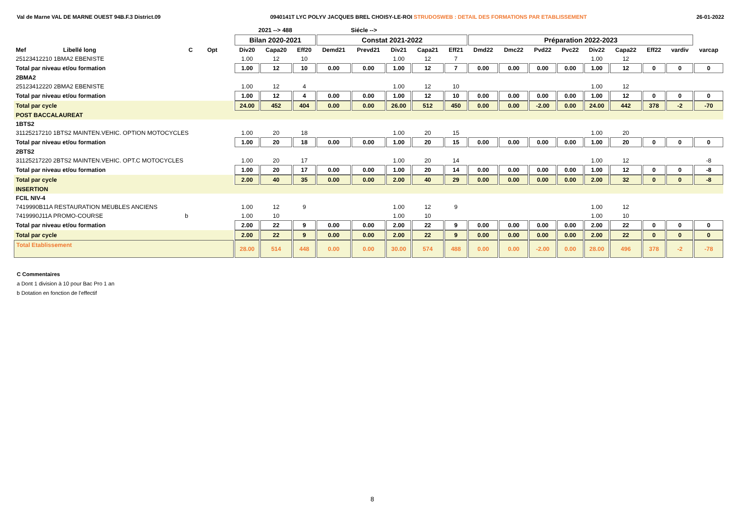Val de Marne VAL DE MARNE OUEST 94B.F.3 District.09 0940141T LYC POLYV JACQUES BREL CHOISY-LE-ROI STRUDOSWEB : DETAIL DES FORMATIONS PAR ETABLISSEMENT 26-01-2022
| | | | | | 2021 --> 488 | | | Siécle --> | | | | | | | | | | | | | |
| | | | | | Bilan 2020-2021 | | | Constat 2021-2022 | | | | | Préparation 2022-2023 | | | | | | | | |
| Mef | Libellé long | C | Opt | | Div20 | Capa20 | Eff20 | Demd21 | Prevd21 | Div21 | Capa21 | Eff21 | Dmd22 | Dmc22 | Pvd22 | Pvc22 | Div22 | Capa22 | Eff22 | vardiv | varcap |
| 25123412210 1BMA2 EBENISTE | | | | | 1.00 | 12 | 10 | | | 1.00 | 12 | 7 | | | | | 1.00 | 12 | | | |
| Total par niveau et/ou formation | | | | | 1.00 | 12 | 10 | 0.00 | 0.00 | 1.00 | 12 | 7 | 0.00 | 0.00 | 0.00 | 0.00 | 1.00 | 12 | 0 | 0 | 0 |
| 2BMA2 | | | | | | | | | | | | | | | | | | | | | |
| 25123412220 2BMA2 EBENISTE | | | | | 1.00 | 12 | 4 | | | 1.00 | 12 | 10 | | | | | 1.00 | 12 | | | |
| Total par niveau et/ou formation | | | | | 1.00 | 12 | 4 | 0.00 | 0.00 | 1.00 | 12 | 10 | 0.00 | 0.00 | 0.00 | 0.00 | 1.00 | 12 | 0 | 0 | 0 |
| Total par cycle | | | | | 24.00 | 452 | 404 | 0.00 | 0.00 | 26.00 | 512 | 450 | 0.00 | 0.00 | -2.00 | 0.00 | 24.00 | 442 | 378 | -2 | -70 |
| POST BACCALAUREAT | | | | | | | | | | | | | | | | | | | | | |
| 1BTS2 | | | | | | | | | | | | | | | | | | | | | |
| 31125217210 1BTS2 MAINTEN.VEHIC. OPTION MOTOCYCLES | | | | | 1.00 | 20 | 18 | | | 1.00 | 20 | 15 | | | | | 1.00 | 20 | | | |
| Total par niveau et/ou formation | | | | | 1.00 | 20 | 18 | 0.00 | 0.00 | 1.00 | 20 | 15 | 0.00 | 0.00 | 0.00 | 0.00 | 1.00 | 20 | 0 | 0 | 0 |
| 2BTS2 | | | | | | | | | | | | | | | | | | | | | |
| 31125217220 2BTS2 MAINTEN.VEHIC. OPT.C MOTOCYCLES | | | | | 1.00 | 20 | 17 | | | 1.00 | 20 | 14 | | | | | 1.00 | 12 | | | -8 |
| Total par niveau et/ou formation | | | | | 1.00 | 20 | 17 | 0.00 | 0.00 | 1.00 | 20 | 14 | 0.00 | 0.00 | 0.00 | 0.00 | 1.00 | 12 | 0 | 0 | -8 |
| Total par cycle | | | | | 2.00 | 40 | 35 | 0.00 | 0.00 | 2.00 | 40 | 29 | 0.00 | 0.00 | 0.00 | 0.00 | 2.00 | 32 | 0 | 0 | -8 |
| INSERTION | | | | | | | | | | | | | | | | | | | | | |
| FCIL NIV-4 | | | | | | | | | | | | | | | | | | | | | |
| 7419990B11A RESTAURATION MEUBLES ANCIENS | | | | | 1.00 | 12 | 9 | | | 1.00 | 12 | 9 | | | | | 1.00 | 12 | | | |
| 7419990J11A PROMO-COURSE | | b | | | 1.00 | 10 | | | | 1.00 | 10 | | | | | | 1.00 | 10 | | | |
| Total par niveau et/ou formation | | | | | 2.00 | 22 | 9 | 0.00 | 0.00 | 2.00 | 22 | 9 | 0.00 | 0.00 | 0.00 | 0.00 | 2.00 | 22 | 0 | 0 | 0 |
| Total par cycle | | | | | 2.00 | 22 | 9 | 0.00 | 0.00 | 2.00 | 22 | 9 | 0.00 | 0.00 | 0.00 | 0.00 | 2.00 | 22 | 0 | 0 | 0 |
| Total Etablissement | | | | | 28.00 | 514 | 448 | 0.00 | 0.00 | 30.00 | 574 | 488 | 0.00 | 0.00 | -2.00 | 0.00 | 28.00 | 496 | 378 | -2 | -78 |
C Commentaires
a Dont 1 division à 10 pour Bac Pro 1 an
b Dotation en fonction de l'effectif
8